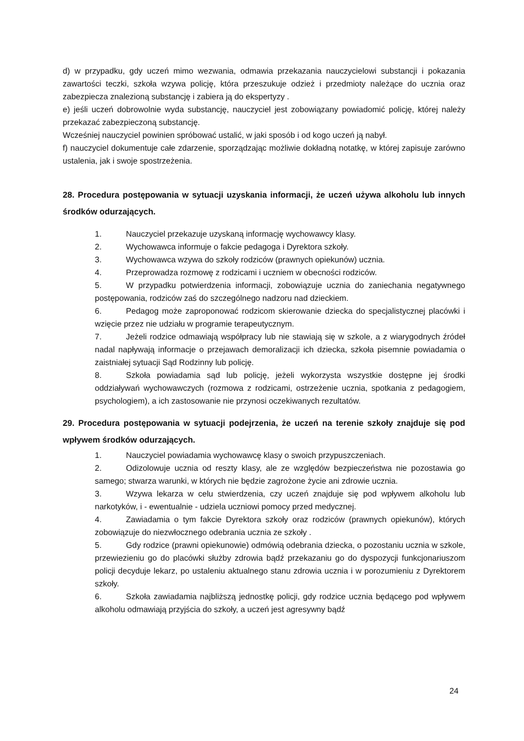d) w przypadku, gdy uczeń mimo wezwania, odmawia przekazania nauczycielowi substancji i pokazania zawartości teczki, szkoła wzywa policję, która przeszukuje odzież i przedmioty należące do ucznia oraz zabezpiecza znalezioną substancję i zabiera ją do ekspertyzy .
e) jeśli uczeń dobrowolnie wyda substancję, nauczyciel jest zobowiązany powiadomić policję, której należy przekazać zabezpieczoną substancję.
Wcześniej nauczyciel powinien spróbować ustalić, w jaki sposób i od kogo uczeń ją nabył.
f) nauczyciel dokumentuje całe zdarzenie, sporządzając możliwie dokładną notatkę, w której zapisuje zarówno ustalenia, jak i swoje spostrzeżenia.
28. Procedura postępowania w sytuacji uzyskania informacji, że uczeń używa alkoholu lub innych środków odurzających.
1. Nauczyciel przekazuje uzyskaną informację wychowawcy klasy.
2. Wychowawca informuje o fakcie pedagoga i Dyrektora szkoły.
3. Wychowawca wzywa do szkoły rodziców (prawnych opiekunów) ucznia.
4. Przeprowadza rozmowę z rodzicami i uczniem w obecności rodziców.
5. W przypadku potwierdzenia informacji, zobowiązuje ucznia do zaniechania negatywnego postępowania, rodziców zaś do szczególnego nadzoru nad dzieckiem.
6. Pedagog może zaproponować rodzicom skierowanie dziecka do specjalistycznej placówki i wzięcie przez nie udziału w programie terapeutycznym.
7. Jeżeli rodzice odmawiają współpracy lub nie stawiają się w szkole, a z wiarygodnych źródeł nadal napływają informacje o przejawach demoralizacji ich dziecka, szkoła pisemnie powiadamia o zaistniałej sytuacji Sąd Rodzinny lub policję.
8. Szkoła powiadamia sąd lub policję, jeżeli wykorzysta wszystkie dostępne jej środki oddziaływań wychowawczych (rozmowa z rodzicami, ostrzeżenie ucznia, spotkania z pedagogiem, psychologiem), a ich zastosowanie nie przynosi oczekiwanych rezultatów.
29. Procedura postępowania w sytuacji podejrzenia, że uczeń na terenie szkoły znajduje się pod wpływem środków odurzających.
1. Nauczyciel powiadamia wychowawcę klasy o swoich przypuszczeniach.
2. Odizolowuje ucznia od reszty klasy, ale ze względów bezpieczeństwa nie pozostawia go samego; stwarza warunki, w których nie będzie zagrożone życie ani zdrowie ucznia.
3. Wzywa lekarza w celu stwierdzenia, czy uczeń znajduje się pod wpływem alkoholu lub narkotyków, i - ewentualnie - udziela uczniowi pomocy przed medycznej.
4. Zawiadamia o tym fakcie Dyrektora szkoły oraz rodziców (prawnych opiekunów), których zobowiązuje do niezwłocznego odebrania ucznia ze szkoły .
5. Gdy rodzice (prawni opiekunowie) odmówią odebrania dziecka, o pozostaniu ucznia w szkole, przewiezieniu go do placówki służby zdrowia bądź przekazaniu go do dyspozycji funkcjonariuszom policji decyduje lekarz, po ustaleniu aktualnego stanu zdrowia ucznia i w porozumieniu z Dyrektorem szkoły.
6. Szkoła zawiadamia najbliższą jednostkę policji, gdy rodzice ucznia będącego pod wpływem alkoholu odmawiają przyjścia do szkoły, a uczeń jest agresywny bądź
24